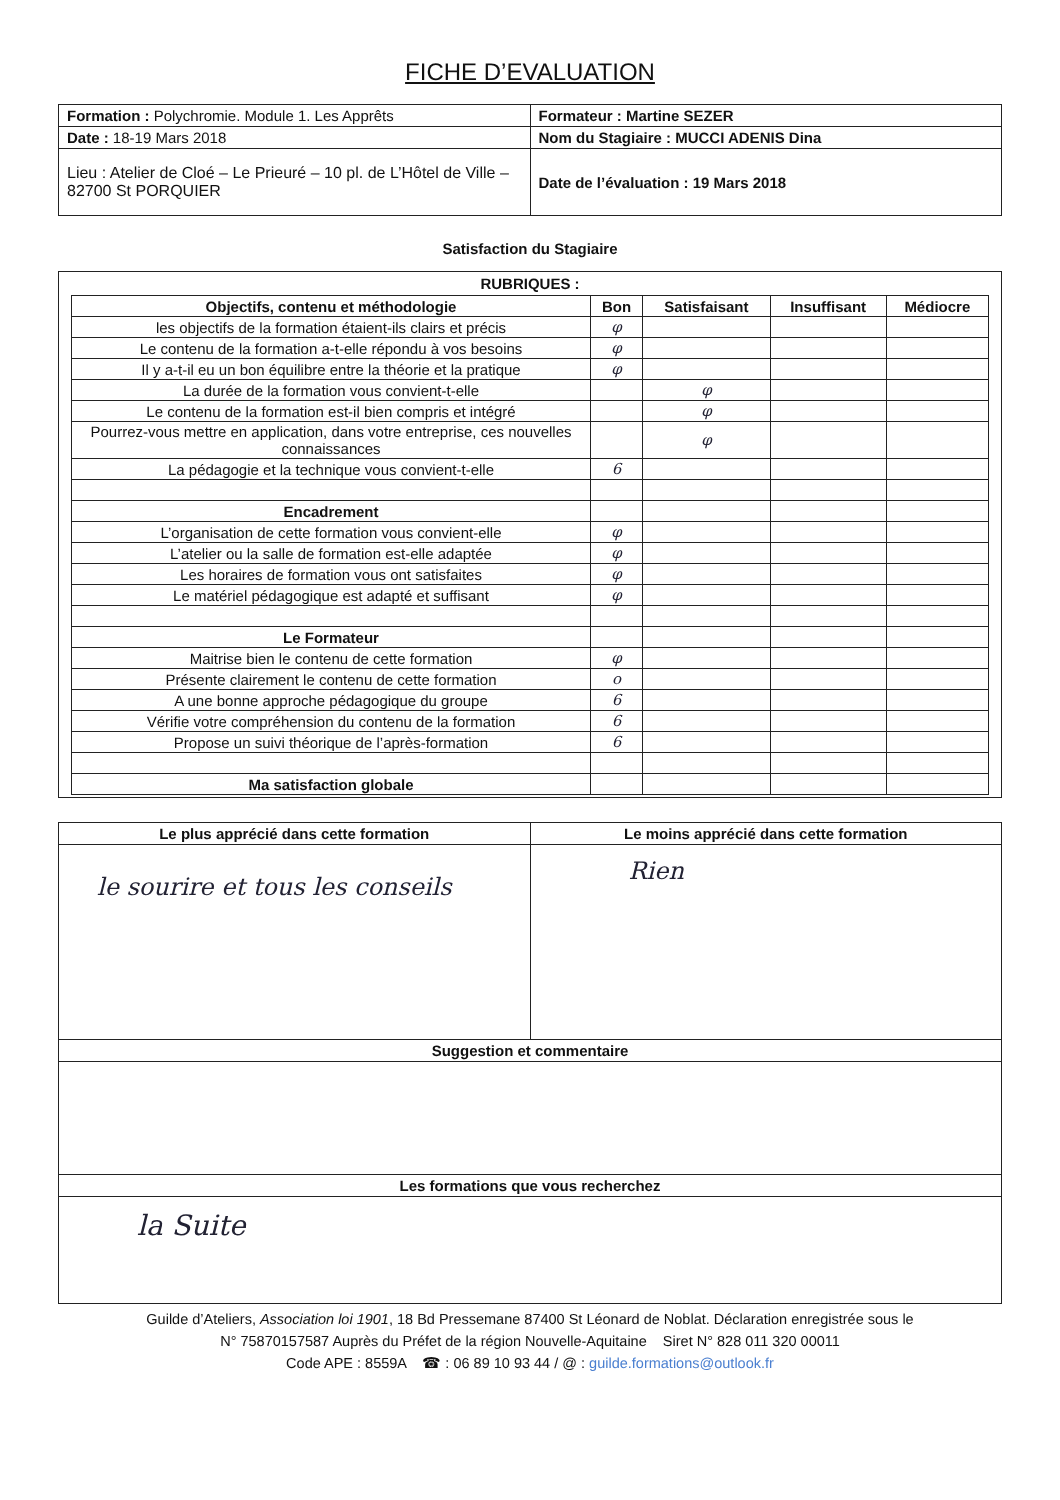FICHE D’EVALUATION
| Formation : Polychromie. Module 1. Les Apprêts | Formateur : Martine SEZER |
| Date : 18-19 Mars 2018 | Nom du Stagiaire : MUCCI ADENIS Dina |
| Lieu : Atelier de Cloé – Le Prieuré – 10 pl. de L’Hôtel de Ville – 82700 St PORQUIER | Date de l’évaluation : 19 Mars 2018 |
Satisfaction du Stagiaire
RUBRIQUES :
| Objectifs, contenu et méthodologie | Bon | Satisfaisant | Insuffisant | Médiocre |
| --- | --- | --- | --- | --- |
| les objectifs de la formation étaient-ils clairs et précis | φ | | | |
| Le contenu de la formation a-t-elle répondu à vos besoins | φ | | | |
| Il y a-t-il eu un bon équilibre entre la théorie et la pratique | φ | | | |
| La durée de la formation vous convient-t-elle | | φ | | |
| Le contenu de la formation est-il bien compris et intégré | | φ | | |
| Pourrez-vous mettre en application, dans votre entreprise, ces nouvelles connaissances | | φ | | |
| La pédagogie et la technique vous convient-t-elle | 6 | | | |
| Encadrement | | | | |
| L’organisation de cette formation vous convient-elle | φ | | | |
| L’atelier ou la salle de formation est-elle adaptée | φ | | | |
| Les horaires de formation vous ont satisfaites | φ | | | |
| Le matériel pédagogique est adapté et suffisant | φ | | | |
| Le Formateur | | | | |
| Maitrise bien le contenu de cette formation | φ | | | |
| Présente clairement le contenu de cette formation | o | | | |
| A une bonne approche pédagogique du groupe | 6 | | | |
| Vérifie votre compréhension du contenu de la formation | 6 | | | |
| Propose un suivi théorique de l’après-formation | 6 | | | |
| Ma satisfaction globale | | | | |
| Le plus apprécié dans cette formation | Le moins apprécié dans cette formation |
| --- | --- |
| le sourire et tous les conseils | Rien |
| Suggestion et commentaire | |
| Les formations que vous recherchez | |
| la Suite | |
Guilde d’Ateliers, Association loi 1901, 18 Bd Pressemane 87400 St Léonard de Noblat. Déclaration enregistrée sous le
N° 75870157587 Auprès du Préfet de la région Nouvelle-Aquitaine Siret N° 828 011 320 00011
Code APE : 8559A ☎ : 06 89 10 93 44 / @ : guilde.formations@outlook.fr